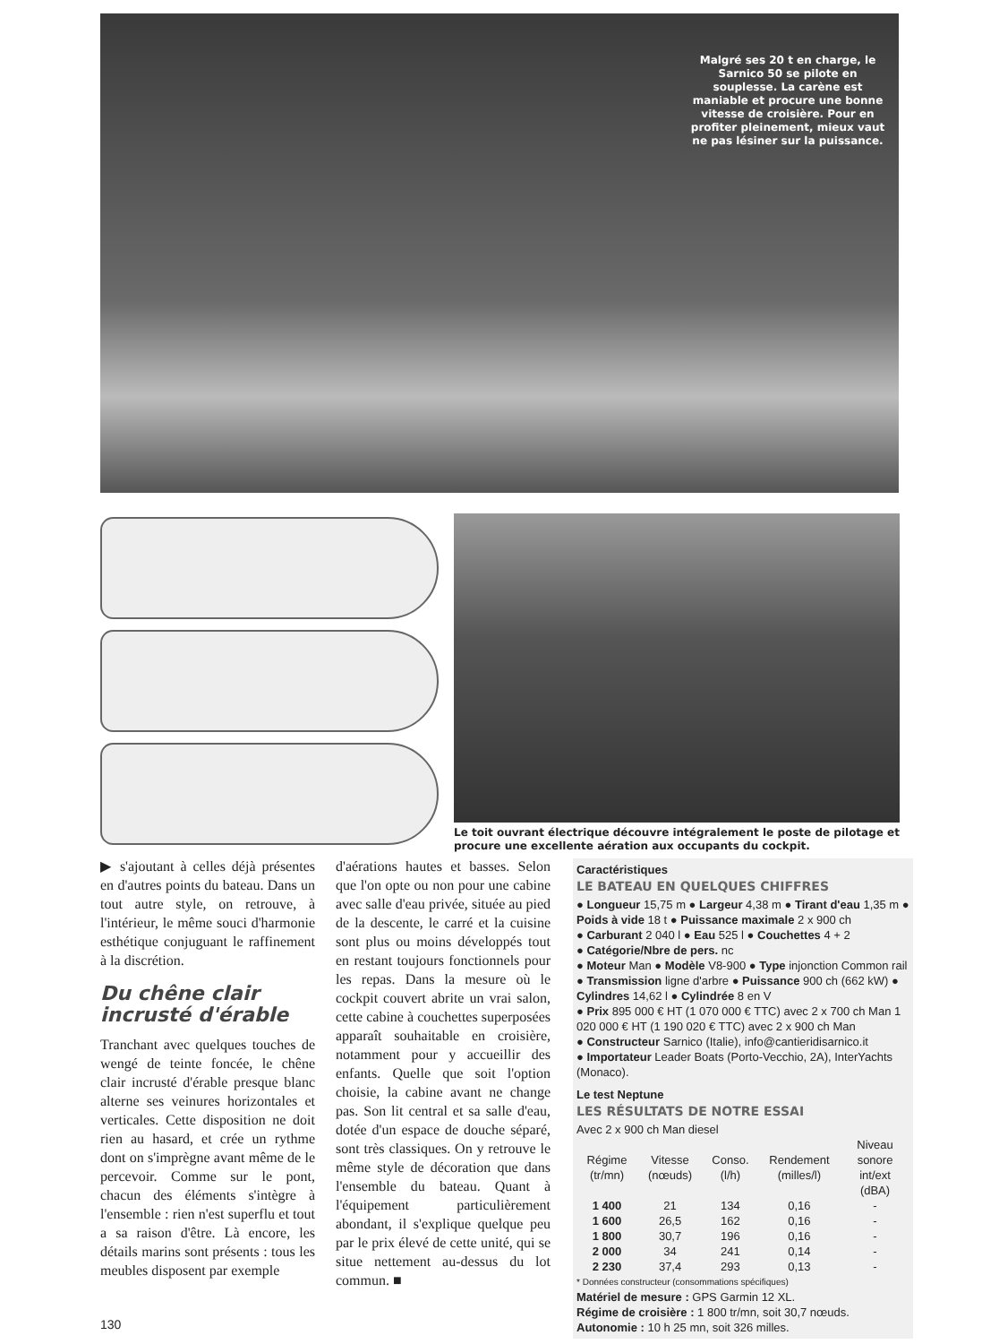Malgré ses 20 t en charge, le Sarnico 50 se pilote en souplesse. La carène est maniable et procure une bonne vitesse de croisière. Pour en profiter pleinement, mieux vaut ne pas lésiner sur la puissance.
Le toit ouvrant électrique découvre intégralement le poste de pilotage et procure une excellente aération aux occupants du cockpit.
▶ s'ajoutant à celles déjà présentes en d'autres points du bateau. Dans un tout autre style, on retrouve, à l'intérieur, le même souci d'harmonie esthétique conjuguant le raffinement à la discrétion.
Du chêne clair incrusté d'érable
Tranchant avec quelques touches de wengé de teinte foncée, le chêne clair incrusté d'érable presque blanc alterne ses veinures horizontales et verticales. Cette disposition ne doit rien au hasard, et crée un rythme dont on s'imprègne avant même de le percevoir. Comme sur le pont, chacun des éléments s'intègre à l'ensemble : rien n'est superflu et tout a sa raison d'être. Là encore, les détails marins sont présents : tous les meubles disposent par exemple
d'aérations hautes et basses. Selon que l'on opte ou non pour une cabine avec salle d'eau privée, située au pied de la descente, le carré et la cuisine sont plus ou moins développés tout en restant toujours fonctionnels pour les repas. Dans la mesure où le cockpit couvert abrite un vrai salon, cette cabine à couchettes superposées apparaît souhaitable en croisière, notamment pour y accueillir des enfants. Quelle que soit l'option choisie, la cabine avant ne change pas. Son lit central et sa salle d'eau, dotée d'un espace de douche séparé, sont très classiques. On y retrouve le même style de décoration que dans l'ensemble du bateau. Quant à l'équipement particulièrement abondant, il s'explique quelque peu par le prix élevé de cette unité, qui se situe nettement au-dessus du lot commun. ■
Caractéristiques
LE BATEAU EN QUELQUES CHIFFRES
● Longueur 15,75 m ● Largeur 4,38 m ● Tirant d'eau 1,35 m ● Poids à vide 18 t ● Puissance maximale 2 x 900 ch
● Carburant 2 040 l ● Eau 525 l ● Couchettes 4 + 2
● Catégorie/Nbre de pers. nc
● Moteur Man ● Modèle V8-900 ● Type injonction Common rail ● Transmission ligne d'arbre ● Puissance 900 ch (662 kW) ● Cylindres 14,62 l ● Cylindrée 8 en V
● Prix 895 000 € HT (1 070 000 € TTC) avec 2 x 700 ch Man 1 020 000 € HT (1 190 020 € TTC) avec 2 x 900 ch Man
● Constructeur Sarnico (Italie), info@cantieridisarnico.it
● Importateur Leader Boats (Porto-Vecchio, 2A), InterYachts (Monaco).
Le test Neptune
LES RÉSULTATS DE NOTRE ESSAI
Avec 2 x 900 ch Man diesel
| Régime (tr/mn) | Vitesse (nœuds) | Conso. (l/h) | Rendement (milles/l) | Niveau sonore int/ext (dBA) |
| --- | --- | --- | --- | --- |
| 1 400 | 21 | 134 | 0,16 | - |
| 1 600 | 26,5 | 162 | 0,16 | - |
| 1 800 | 30,7 | 196 | 0,16 | - |
| 2 000 | 34 | 241 | 0,14 | - |
| 2 230 | 37,4 | 293 | 0,13 | - |
* Données constructeur (consommations spécifiques)
Matériel de mesure : GPS Garmin 12 XL.
Régime de croisière : 1 800 tr/mn, soit 30,7 nœuds.
Autonomie : 10 h 25 mn, soit 326 milles.
130